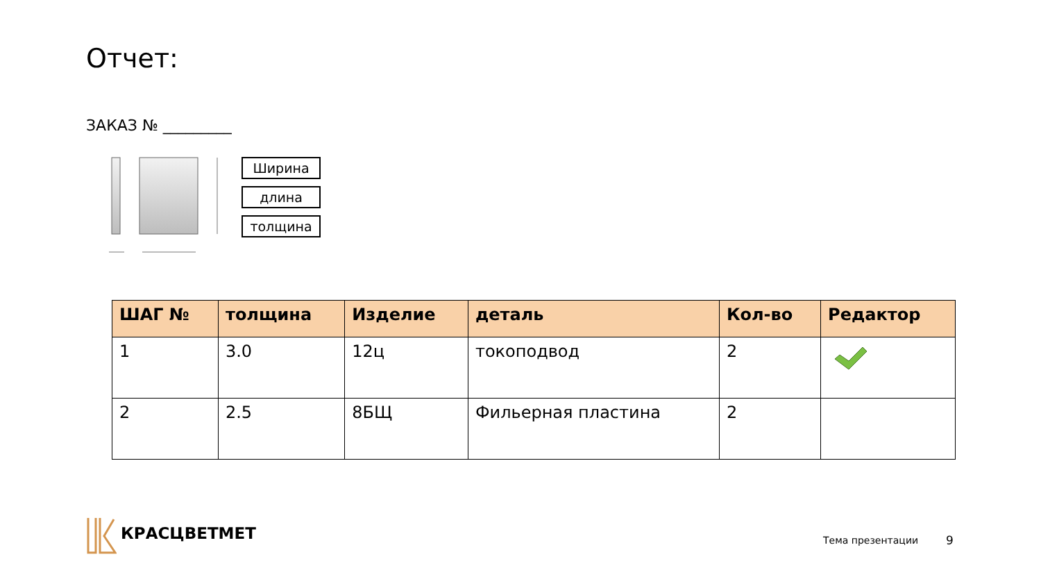Отчет:
ЗАКАЗ № _________
Ширина
длина
толщина
| ШАГ № | толщина | Изделие | деталь | Кол-во | Редактор |
| --- | --- | --- | --- | --- | --- |
| 1 | 3.0 | 12ц | токоподвод | 2 | |
| 2 | 2.5 | 8БЩ | Фильерная пластина | 2 | |
КРАСЦВЕТМЕТ
Тема презентации 9